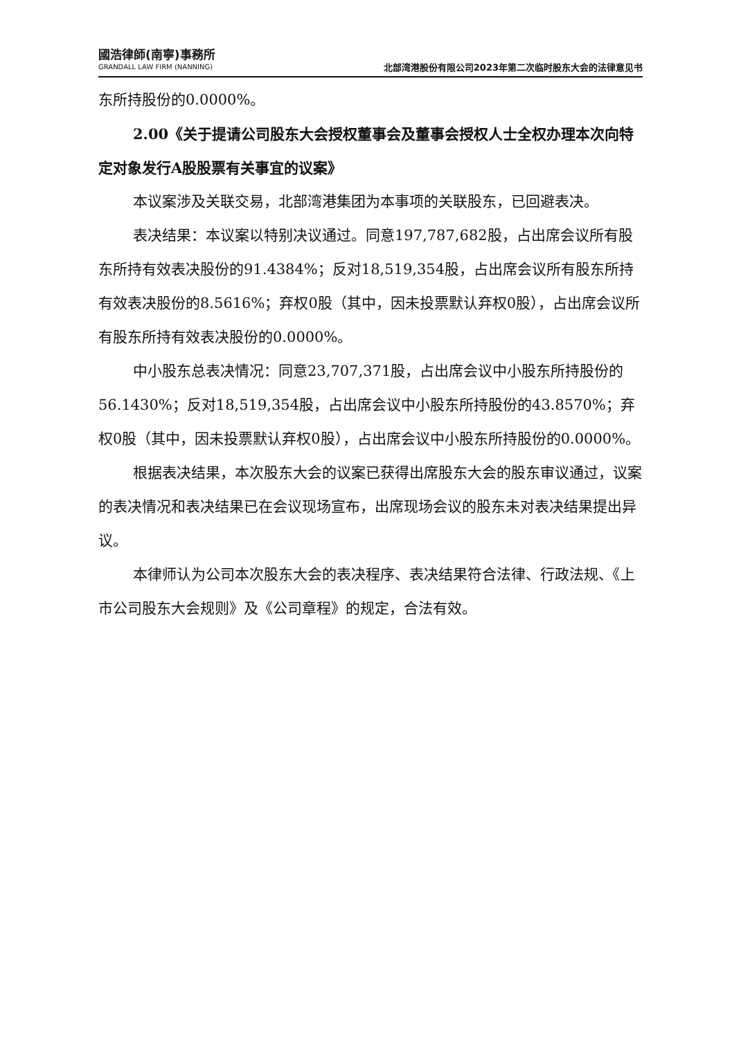國浩律師(南寧)事務所
GRANDALL LAW FIRM (NANNING)
北部湾港股份有限公司2023年第二次临时股东大会的法律意见书
东所持股份的0.0000%。
2.00《关于提请公司股东大会授权董事会及董事会授权人士全权办理本次向特定对象发行A股股票有关事宜的议案》
本议案涉及关联交易，北部湾港集团为本事项的关联股东，已回避表决。
表决结果：本议案以特别决议通过。同意197,787,682股，占出席会议所有股东所持有效表决股份的91.4384%；反对18,519,354股，占出席会议所有股东所持有效表决股份的8.5616%；弃权0股（其中，因未投票默认弃权0股），占出席会议所有股东所持有效表决股份的0.0000%。
中小股东总表决情况：同意23,707,371股，占出席会议中小股东所持股份的56.1430%；反对18,519,354股，占出席会议中小股东所持股份的43.8570%；弃权0股（其中，因未投票默认弃权0股），占出席会议中小股东所持股份的0.0000%。
根据表决结果，本次股东大会的议案已获得出席股东大会的股东审议通过，议案的表决情况和表决结果已在会议现场宣布，出席现场会议的股东未对表决结果提出异议。
本律师认为公司本次股东大会的表决程序、表决结果符合法律、行政法规、《上市公司股东大会规则》及《公司章程》的规定，合法有效。